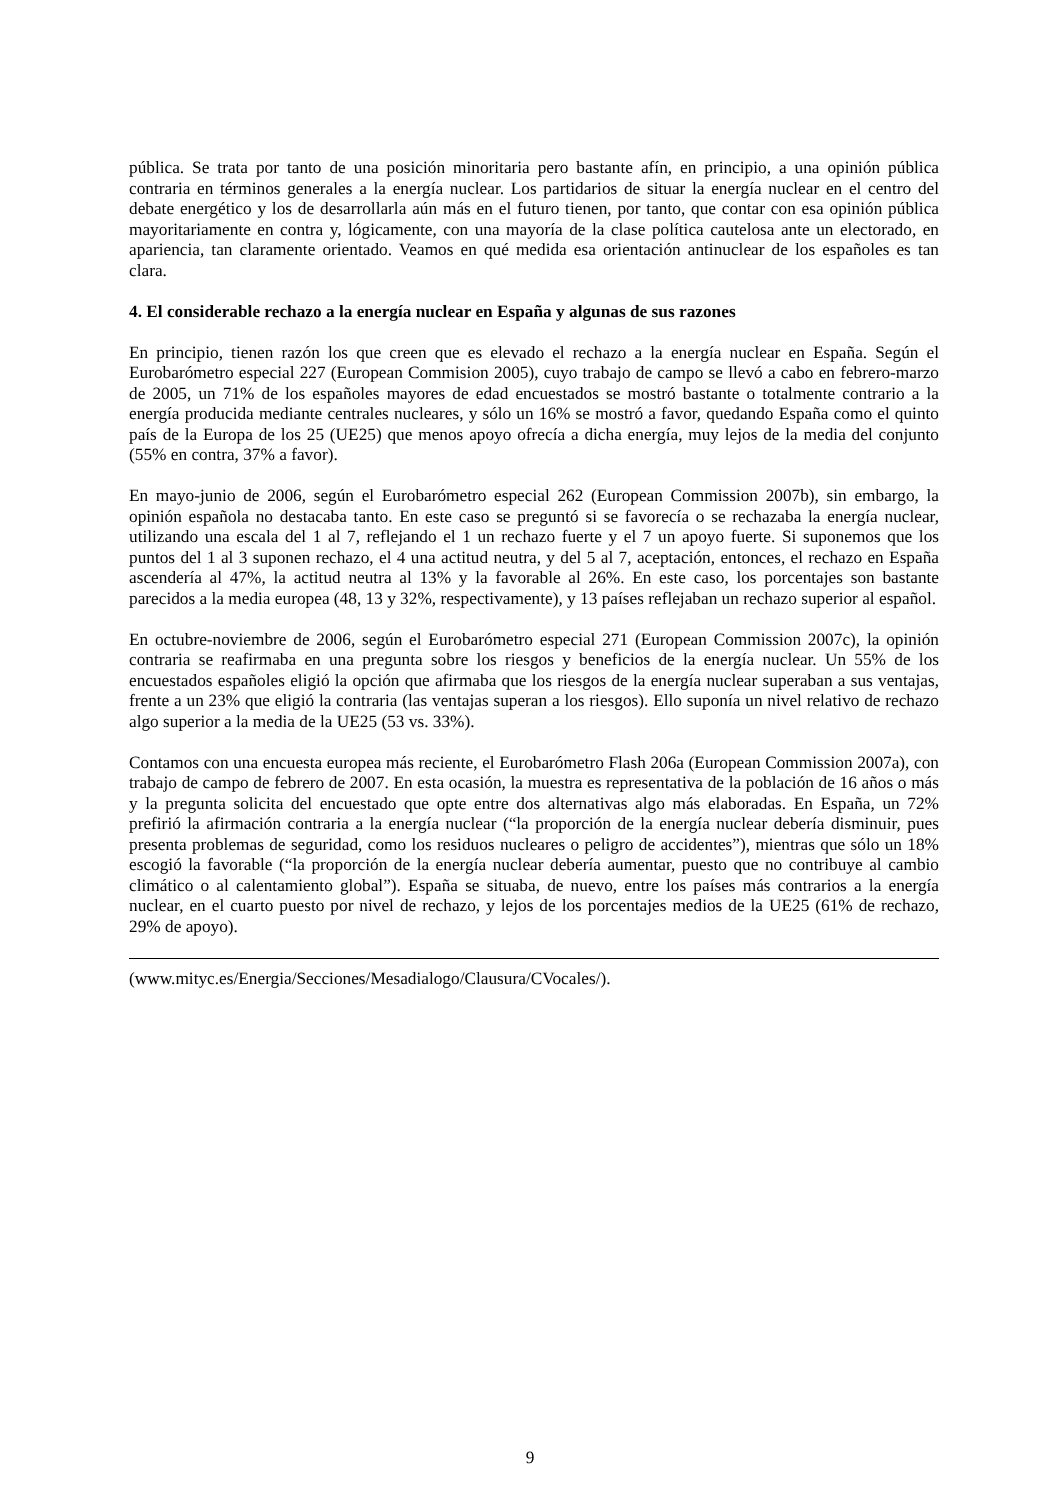pública. Se trata por tanto de una posición minoritaria pero bastante afín, en principio, a una opinión pública contraria en términos generales a la energía nuclear. Los partidarios de situar la energía nuclear en el centro del debate energético y los de desarrollarla aún más en el futuro tienen, por tanto, que contar con esa opinión pública mayoritariamente en contra y, lógicamente, con una mayoría de la clase política cautelosa ante un electorado, en apariencia, tan claramente orientado. Veamos en qué medida esa orientación antinuclear de los españoles es tan clara.
4. El considerable rechazo a la energía nuclear en España y algunas de sus razones
En principio, tienen razón los que creen que es elevado el rechazo a la energía nuclear en España. Según el Eurobarómetro especial 227 (European Commision 2005), cuyo trabajo de campo se llevó a cabo en febrero-marzo de 2005, un 71% de los españoles mayores de edad encuestados se mostró bastante o totalmente contrario a la energía producida mediante centrales nucleares, y sólo un 16% se mostró a favor, quedando España como el quinto país de la Europa de los 25 (UE25) que menos apoyo ofrecía a dicha energía, muy lejos de la media del conjunto (55% en contra, 37% a favor).
En mayo-junio de 2006, según el Eurobarómetro especial 262 (European Commission 2007b), sin embargo, la opinión española no destacaba tanto. En este caso se preguntó si se favorecía o se rechazaba la energía nuclear, utilizando una escala del 1 al 7, reflejando el 1 un rechazo fuerte y el 7 un apoyo fuerte. Si suponemos que los puntos del 1 al 3 suponen rechazo, el 4 una actitud neutra, y del 5 al 7, aceptación, entonces, el rechazo en España ascendería al 47%, la actitud neutra al 13% y la favorable al 26%. En este caso, los porcentajes son bastante parecidos a la media europea (48, 13 y 32%, respectivamente), y 13 países reflejaban un rechazo superior al español.
En octubre-noviembre de 2006, según el Eurobarómetro especial 271 (European Commission 2007c), la opinión contraria se reafirmaba en una pregunta sobre los riesgos y beneficios de la energía nuclear. Un 55% de los encuestados españoles eligió la opción que afirmaba que los riesgos de la energía nuclear superaban a sus ventajas, frente a un 23% que eligió la contraria (las ventajas superan a los riesgos). Ello suponía un nivel relativo de rechazo algo superior a la media de la UE25 (53 vs. 33%).
Contamos con una encuesta europea más reciente, el Eurobarómetro Flash 206a (European Commission 2007a), con trabajo de campo de febrero de 2007. En esta ocasión, la muestra es representativa de la población de 16 años o más y la pregunta solicita del encuestado que opte entre dos alternativas algo más elaboradas. En España, un 72% prefirió la afirmación contraria a la energía nuclear (“la proporción de la energía nuclear debería disminuir, pues presenta problemas de seguridad, como los residuos nucleares o peligro de accidentes”), mientras que sólo un 18% escogió la favorable (“la proporción de la energía nuclear debería aumentar, puesto que no contribuye al cambio climático o al calentamiento global”). España se situaba, de nuevo, entre los países más contrarios a la energía nuclear, en el cuarto puesto por nivel de rechazo, y lejos de los porcentajes medios de la UE25 (61% de rechazo, 29% de apoyo).
(www.mityc.es/Energia/Secciones/Mesadialogo/Clausura/CVocales/).
9